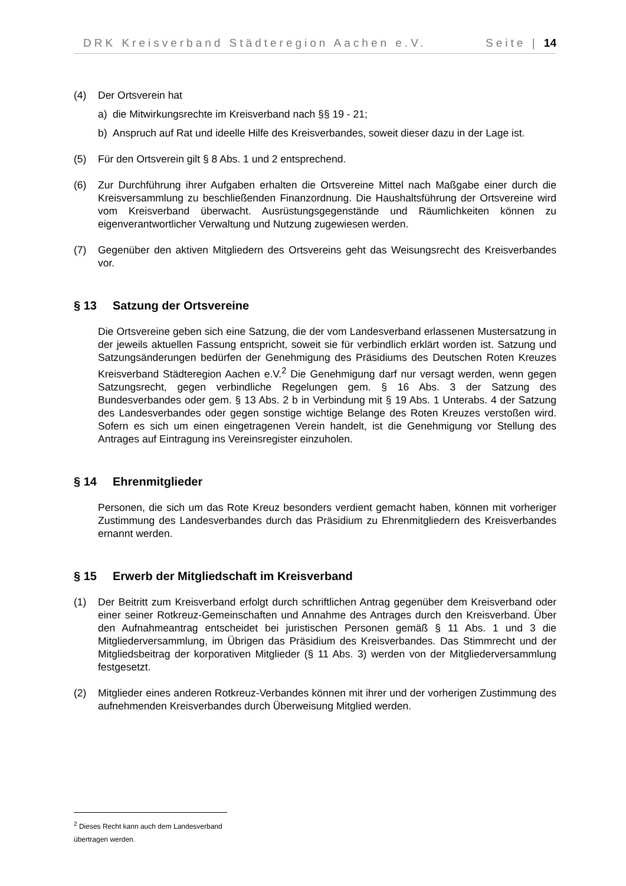DRK Kreisverband Städteregion Aachen e.V. Seite | 14
(4) Der Ortsverein hat
a) die Mitwirkungsrechte im Kreisverband nach §§ 19 - 21;
b) Anspruch auf Rat und ideelle Hilfe des Kreisverbandes, soweit dieser dazu in der Lage ist.
(5) Für den Ortsverein gilt § 8 Abs. 1 und 2 entsprechend.
(6) Zur Durchführung ihrer Aufgaben erhalten die Ortsvereine Mittel nach Maßgabe einer durch die Kreisversammlung zu beschließenden Finanzordnung. Die Haushaltsführung der Ortsvereine wird vom Kreisverband überwacht. Ausrüstungsgegenstände und Räumlichkeiten können zu eigenverantwortlicher Verwaltung und Nutzung zugewiesen werden.
(7) Gegenüber den aktiven Mitgliedern des Ortsvereins geht das Weisungsrecht des Kreisverbandes vor.
§ 13 Satzung der Ortsvereine
Die Ortsvereine geben sich eine Satzung, die der vom Landesverband erlassenen Mustersatzung in der jeweils aktuellen Fassung entspricht, soweit sie für verbindlich erklärt worden ist. Satzung und Satzungsänderungen bedürfen der Genehmigung des Präsidiums des Deutschen Roten Kreuzes Kreisverband Städteregion Aachen e.V.<sup>2</sup> Die Genehmigung darf nur versagt werden, wenn gegen Satzungsrecht, gegen verbindliche Regelungen gem. § 16 Abs. 3 der Satzung des Bundesverbandes oder gem. § 13 Abs. 2 b in Verbindung mit § 19 Abs. 1 Unterabs. 4 der Satzung des Landesverbandes oder gegen sonstige wichtige Belange des Roten Kreuzes verstoßen wird. Sofern es sich um einen eingetragenen Verein handelt, ist die Genehmigung vor Stellung des Antrages auf Eintragung ins Vereinsregister einzuholen.
§ 14 Ehrenmitglieder
Personen, die sich um das Rote Kreuz besonders verdient gemacht haben, können mit vorheriger Zustimmung des Landesverbandes durch das Präsidium zu Ehrenmitgliedern des Kreisverbandes ernannt werden.
§ 15 Erwerb der Mitgliedschaft im Kreisverband
(1) Der Beitritt zum Kreisverband erfolgt durch schriftlichen Antrag gegenüber dem Kreisverband oder einer seiner Rotkreuz-Gemeinschaften und Annahme des Antrages durch den Kreisverband. Über den Aufnahmeantrag entscheidet bei juristischen Personen gemäß § 11 Abs. 1 und 3 die Mitgliederversammlung, im Übrigen das Präsidium des Kreisverbandes. Das Stimmrecht und der Mitgliedsbeitrag der korporativen Mitglieder (§ 11 Abs. 3) werden von der Mitgliederversammlung festgesetzt.
(2) Mitglieder eines anderen Rotkreuz-Verbandes können mit ihrer und der vorherigen Zustimmung des aufnehmenden Kreisverbandes durch Überweisung Mitglied werden.
<sup>2</sup> Dieses Recht kann auch dem Landesverband übertragen werden.